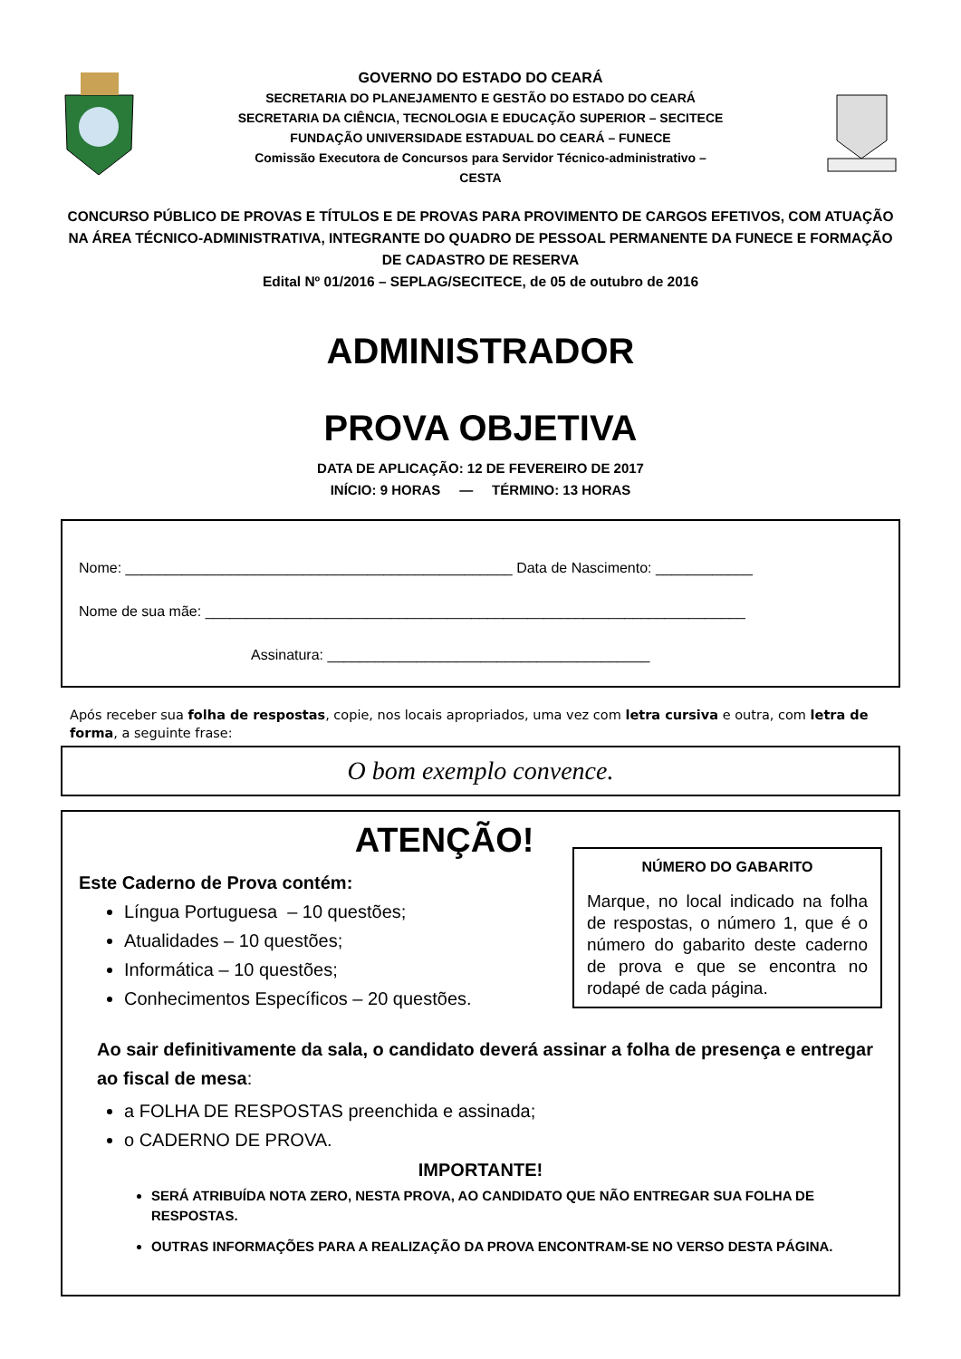GOVERNO DO ESTADO DO CEARÁ
SECRETARIA DO PLANEJAMENTO E GESTÃO DO ESTADO DO CEARÁ
SECRETARIA DA CIÊNCIA, TECNOLOGIA E EDUCAÇÃO SUPERIOR – SECITECE
FUNDAÇÃO UNIVERSIDADE ESTADUAL DO CEARÁ – FUNECE
Comissão Executora de Concursos para Servidor Técnico-administrativo –
CESTA
CONCURSO PÚBLICO DE PROVAS E TÍTULOS E DE PROVAS PARA PROVIMENTO DE CARGOS EFETIVOS, COM ATUAÇÃO NA ÁREA TÉCNICO-ADMINISTRATIVA, INTEGRANTE DO QUADRO DE PESSOAL PERMANENTE DA FUNECE E FORMAÇÃO DE CADASTRO DE RESERVA
Edital Nº 01/2016 – SEPLAG/SECITECE, de 05 de outubro de 2016
ADMINISTRADOR
PROVA OBJETIVA
DATA DE APLICAÇÃO: 12 DE FEVEREIRO DE 2017
INÍCIO: 9 HORAS — TÉRMINO: 13 HORAS
Nome: ________________________________________________ Data de Nascimento: ____________
Nome de sua mãe: ___________________________________________________________________
Assinatura: ________________________________________
Após receber sua folha de respostas, copie, nos locais apropriados, uma vez com letra cursiva e outra, com letra de forma, a seguinte frase:
O bom exemplo convence.
ATENÇÃO!
NÚMERO DO GABARITO
Marque, no local indicado na folha de respostas, o número 1, que é o número do gabarito deste caderno de prova e que se encontra no rodapé de cada página.
Este Caderno de Prova contém:
Língua Portuguesa – 10 questões;
Atualidades – 10 questões;
Informática – 10 questões;
Conhecimentos Específicos – 20 questões.
Ao sair definitivamente da sala, o candidato deverá assinar a folha de presença e entregar ao fiscal de mesa:
a FOLHA DE RESPOSTAS preenchida e assinada;
o CADERNO DE PROVA.
IMPORTANTE!
SERÁ ATRIBUÍDA NOTA ZERO, NESTA PROVA, AO CANDIDATO QUE NÃO ENTREGAR SUA FOLHA DE RESPOSTAS.
OUTRAS INFORMAÇÕES PARA A REALIZAÇÃO DA PROVA ENCONTRAM-SE NO VERSO DESTA PÁGINA.